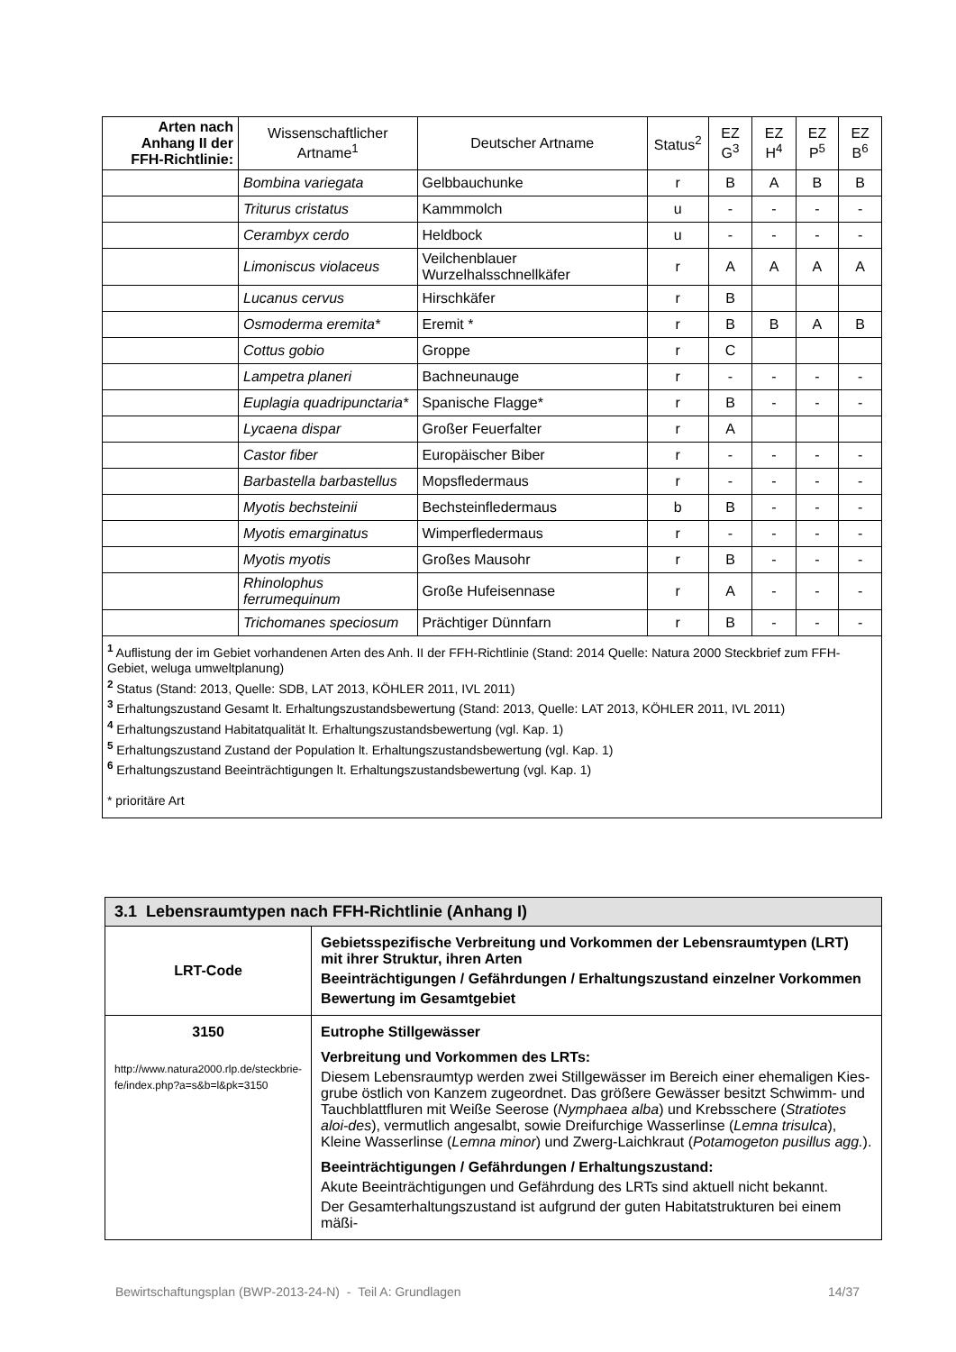| Arten nach Anhang II der FFH-Richtlinie: | Wissenschaftlicher Artname<sup>1</sup> | Deutscher Artname | Status<sup>2</sup> | EZ G<sup>3</sup> | EZ H<sup>4</sup> | EZ P<sup>5</sup> | EZ B<sup>6</sup> |
| --- | --- | --- | --- | --- | --- | --- | --- |
| | Bombina variegata | Gelbbauchunke | r | B | A | B | B |
| | Triturus cristatus | Kammmolch | u | - | - | - | - |
| | Cerambyx cerdo | Heldbock | u | - | - | - | - |
| | Limoniscus violaceus | Veilchenblauer Wurzelhalsschnellkäfer | r | A | A | A | A |
| | Lucanus cervus | Hirschkäfer | r | B | | | |
| | Osmoderma eremita* | Eremit * | r | B | B | A | B |
| | Cottus gobio | Groppe | r | C | | | |
| | Lampetra planeri | Bachneunauge | r | - | - | - | - |
| | Euplagia quadripunctaria* | Spanische Flagge* | r | B | - | - | - |
| | Lycaena dispar | Großer Feuerfalter | r | A | | | |
| | Castor fiber | Europäischer Biber | r | - | - | - | - |
| | Barbastella barbastellus | Mopsfledermaus | r | - | - | - | - |
| | Myotis bechsteinii | Bechsteinfledermaus | b | B | - | - | - |
| | Myotis emarginatus | Wimperfledermaus | r | - | - | - | - |
| | Myotis myotis | Großes Mausohr | r | B | - | - | - |
| | Rhinolophus ferrumequinum | Große Hufeisennase | r | A | - | - | - |
| | Trichomanes speciosum | Prächtiger Dünnfarn | r | B | - | - | - |
| <sup>1</sup> Auflistung der im Gebiet vorhandenen Arten des Anh. II der FFH-Richtlinie (Stand: 2014 Quelle: Natura 2000 Steckbrief zum FFH-Gebiet, weluga umweltplanung) <sup>2</sup> Status (Stand: 2013, Quelle: SDB, LAT 2013, KÖHLER 2011, IVL 2011) <sup>3</sup> Erhaltungszustand Gesamt lt. Erhaltungszustandsbewertung (Stand: 2013, Quelle: LAT 2013, KÖHLER 2011, IVL 2011) <sup>4</sup> Erhaltungszustand Habitatqualität lt. Erhaltungszustandsbewertung (vgl. Kap. 1) <sup>5</sup> Erhaltungszustand Zustand der Population lt. Erhaltungszustandsbewertung (vgl. Kap. 1) <sup>6</sup> Erhaltungszustand Beeinträchtigungen lt. Erhaltungszustandsbewertung (vgl. Kap. 1) * prioritäre Art | | | | | | | |
| 3.1 Lebensraumtypen nach FFH-Richtlinie (Anhang I) | |
| LRT-Code | Gebietsspezifische Verbreitung und Vorkommen der Lebensraumtypen (LRT) mit ihrer Struktur, ihren Arten Beeinträchtigungen / Gefährdungen / Erhaltungszustand einzelner Vorkommen Bewertung im Gesamtgebiet |
| 3150 http://www.natura2000.rlp.de/steckbrie-fe/index.php?a=s&b=l&pk=3150 | Eutrophe Stillgewässer Verbreitung und Vorkommen des LRTs: Diesem Lebensraumtyp werden zwei Stillgewässer im Bereich einer ehemaligen Kies-grube östlich von Kanzem zugeordnet. Das größere Gewässer besitzt Schwimm- und Tauchblattfluren mit Weiße Seerose ( Nymphaea alba ) und Krebsschere ( Stratiotes aloi-des ), vermutlich angesalbt, sowie Dreifurchige Wasserlinse ( Lemna trisulca ), Kleine Wasserlinse ( Lemna minor ) und Zwerg-Laichkraut ( Potamogeton pusillus agg. ). Beeinträchtigungen / Gefährdungen / Erhaltungszustand: Akute Beeinträchtigungen und Gefährdung des LRTs sind aktuell nicht bekannt. Der Gesamterhaltungszustand ist aufgrund der guten Habitatstrukturen bei einem mäßi- |
Bewirtschaftungsplan (BWP-2013-24-N) - Teil A: Grundlagen 14/37